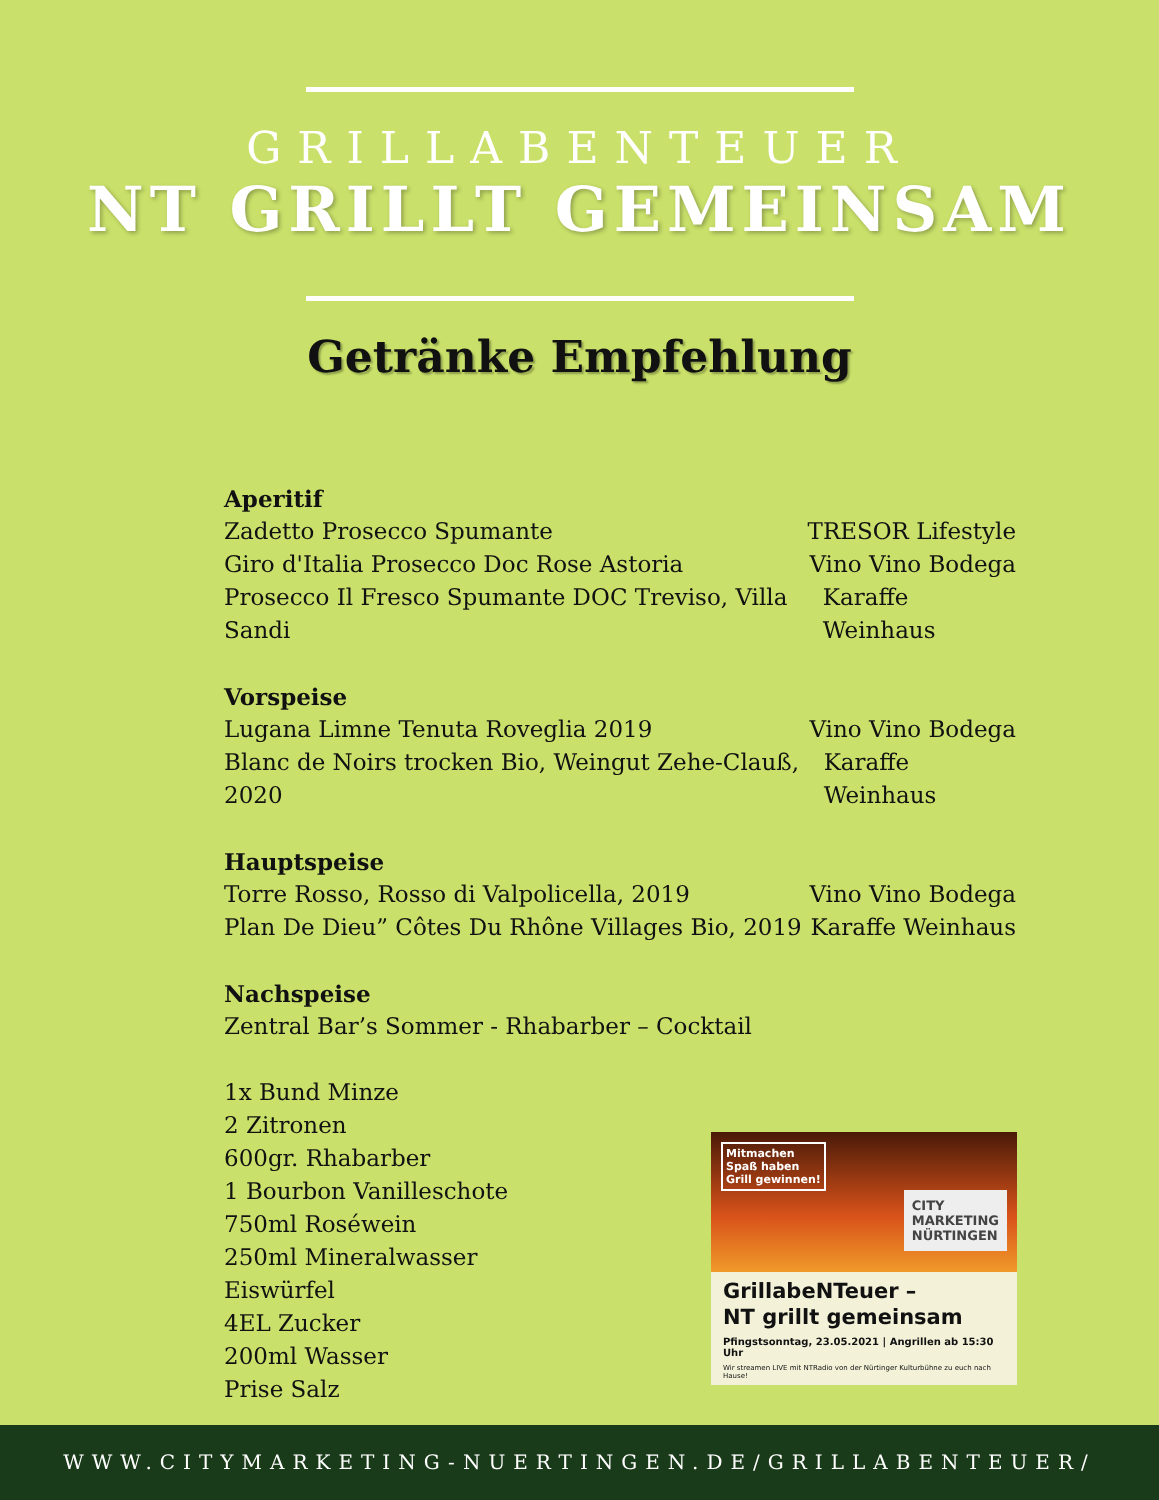GRILLABENTEUER
NT GRILLT GEMEINSAM
Getränke Empfehlung
Aperitif
Zadetto Prosecco Spumante TRESOR Lifestyle
Giro d'Italia Prosecco Doc Rose Astoria Vino Vino Bodega
Prosecco Il Fresco Spumante DOC Treviso, Villa Sandi Karaffe Weinhaus
Vorspeise
Lugana Limne Tenuta Roveglia 2019 Vino Vino Bodega
Blanc de Noirs trocken Bio, Weingut Zehe-Clauß, 2020 Karaffe Weinhaus
Hauptspeise
Torre Rosso, Rosso di Valpolicella, 2019 Vino Vino Bodega
Plan De Dieu” Côtes Du Rhône Villages Bio, 2019 Karaffe Weinhaus
Nachspeise
Zentral Bar’s Sommer - Rhabarber – Cocktail
1x Bund Minze
2 Zitronen
600gr. Rhabarber
1 Bourbon Vanilleschote
750ml Roséwein
250ml Mineralwasser
Eiswürfel
4EL Zucker
200ml Wasser
Prise Salz
Mitmachen
Spaß haben
Grill gewinnen!
CITY
MARKETING
NÜRTINGEN
GrillabeNTeuer –
NT grillt gemeinsam
Pfingstsonntag, 23.05.2021 | Angrillen ab 15:30 Uhr
Wir streamen LIVE mit NTRadio von der Nürtinger Kulturbühne zu euch nach Hause!
WWW.CITYMARKETING-NUERTINGEN.DE/GRILLABENTEUER/